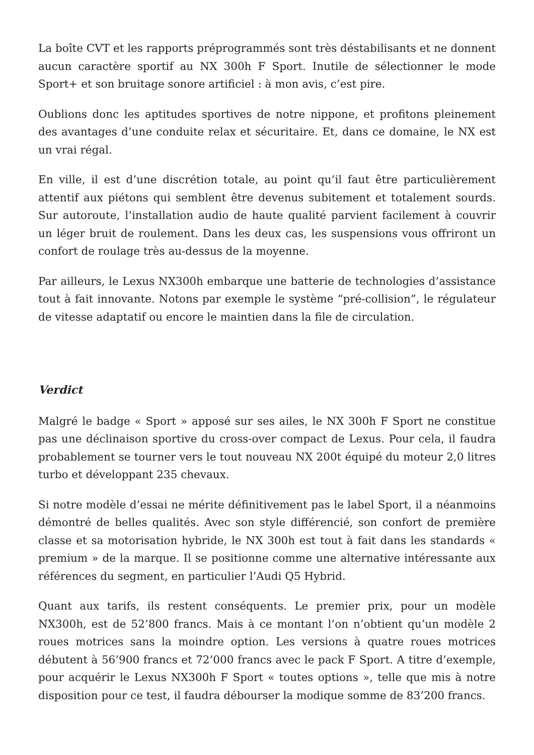La boîte CVT et les rapports préprogrammés sont très déstabilisants et ne donnent aucun caractère sportif au NX 300h F Sport. Inutile de sélectionner le mode Sport+ et son bruitage sonore artificiel : à mon avis, c’est pire.
Oublions donc les aptitudes sportives de notre nippone, et profitons pleinement des avantages d’une conduite relax et sécuritaire. Et, dans ce domaine, le NX est un vrai régal.
En ville, il est d’une discrétion totale, au point qu’il faut être particulièrement attentif aux piétons qui semblent être devenus subitement et totalement sourds. Sur autoroute, l’installation audio de haute qualité parvient facilement à couvrir un léger bruit de roulement. Dans les deux cas, les suspensions vous offriront un confort de roulage très au-dessus de la moyenne.
Par ailleurs, le Lexus NX300h embarque une batterie de technologies d’assistance tout à fait innovante. Notons par exemple le système “pré-collision”, le régulateur de vitesse adaptatif ou encore le maintien dans la file de circulation.
Verdict
Malgré le badge « Sport » apposé sur ses ailes, le NX 300h F Sport ne constitue pas une déclinaison sportive du cross-over compact de Lexus. Pour cela, il faudra probablement se tourner vers le tout nouveau NX 200t équipé du moteur 2,0 litres turbo et développant 235 chevaux.
Si notre modèle d’essai ne mérite définitivement pas le label Sport, il a néanmoins démontré de belles qualités. Avec son style différencié, son confort de première classe et sa motorisation hybride, le NX 300h est tout à fait dans les standards « premium » de la marque. Il se positionne comme une alternative intéressante aux références du segment, en particulier l’Audi Q5 Hybrid.
Quant aux tarifs, ils restent conséquents. Le premier prix, pour un modèle NX300h, est de 52’800 francs. Mais à ce montant l’on n’obtient qu’un modèle 2 roues motrices sans la moindre option. Les versions à quatre roues motrices débutent à 56’900 francs et 72’000 francs avec le pack F Sport. A titre d’exemple, pour acquérir le Lexus NX300h F Sport « toutes options », telle que mis à notre disposition pour ce test, il faudra débourser la modique somme de 83’200 francs.